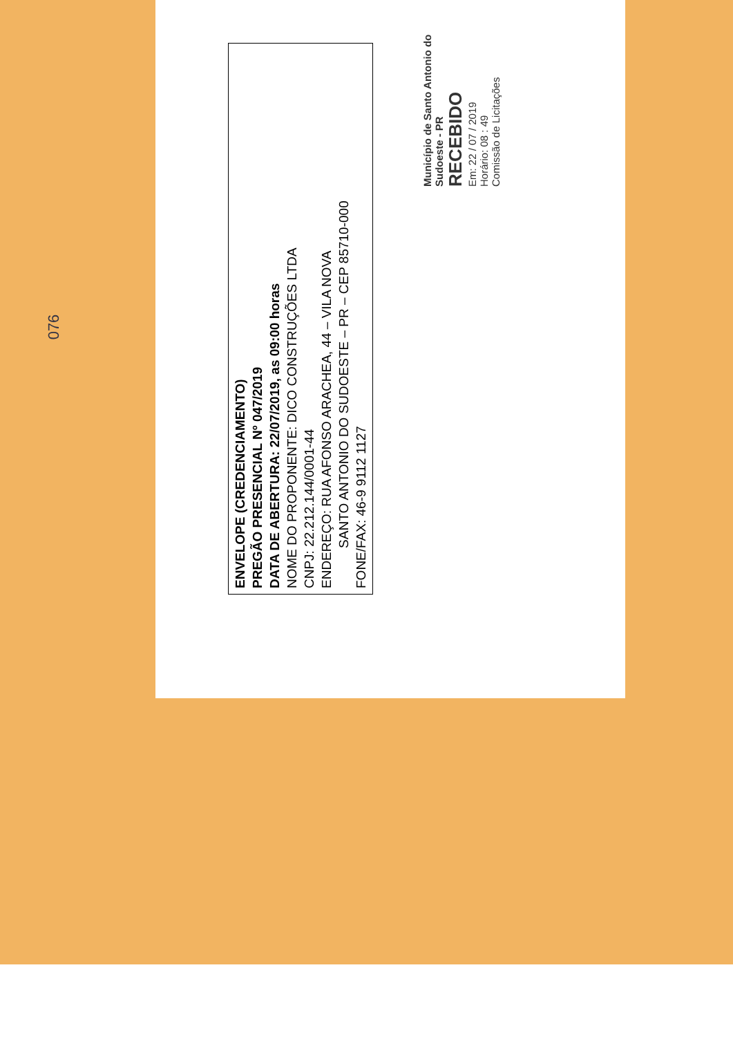076
ENVELOPE (CREDENCIAMENTO)
PREGÃO PRESENCIAL Nº 047/2019
DATA DE ABERTURA: 22/07/2019, as 09:00 horas
NOME DO PROPONENTE: DICO CONSTRUÇÕES LTDA
CNPJ: 22.212.144/0001-44
ENDEREÇO: RUA AFONSO ARACHEA, 44 – VILA NOVA
SANTO ANTONIO DO SUDOESTE – PR – CEP 85710-000
FONE/FAX: 46-9 9112 1127
Município de Santo Antonio do Sudoeste - PR
RECEBIDO
Em: 22 / 07 / 2019
Horário: 08 : 49
Comissão de Licitações